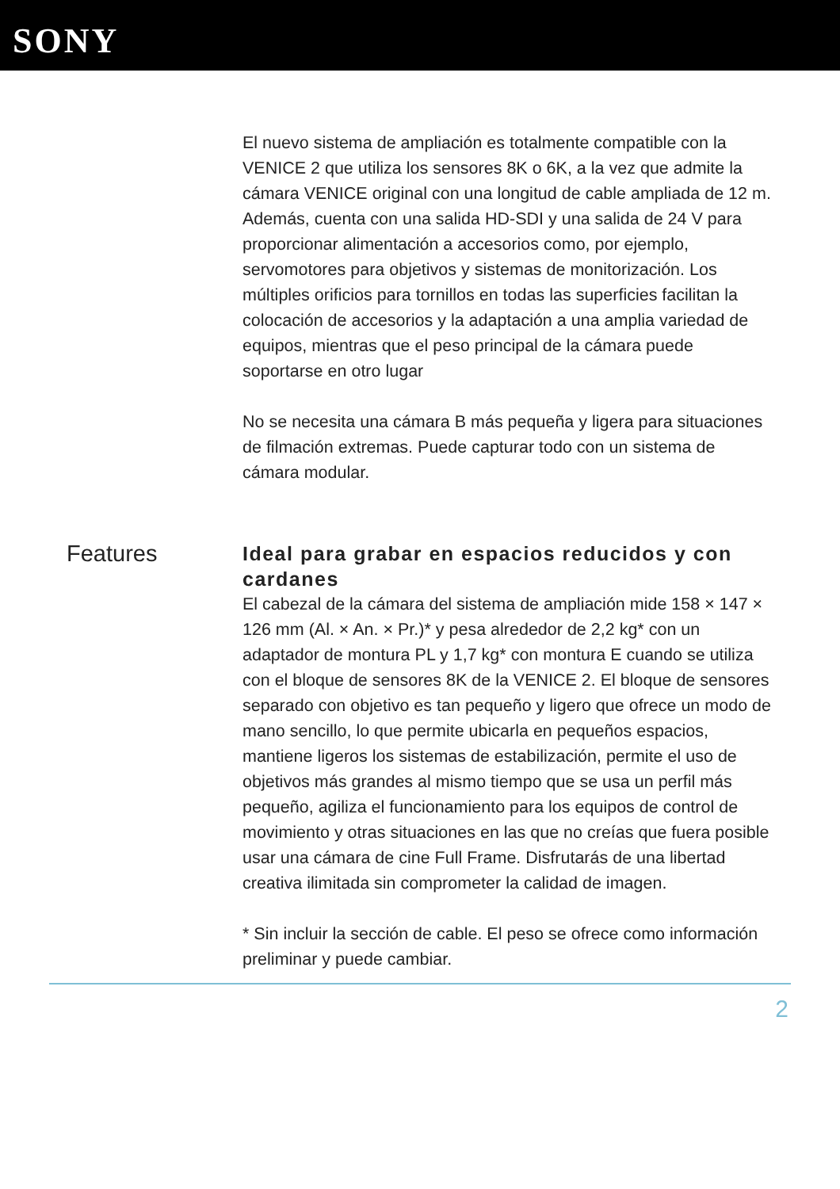SONY
El nuevo sistema de ampliación es totalmente compatible con la VENICE 2 que utiliza los sensores 8K o 6K, a la vez que admite la cámara VENICE original con una longitud de cable ampliada de 12 m. Además, cuenta con una salida HD-SDI y una salida de 24 V para proporcionar alimentación a accesorios como, por ejemplo, servomotores para objetivos y sistemas de monitorización. Los múltiples orificios para tornillos en todas las superficies facilitan la colocación de accesorios y la adaptación a una amplia variedad de equipos, mientras que el peso principal de la cámara puede soportarse en otro lugar
No se necesita una cámara B más pequeña y ligera para situaciones de filmación extremas. Puede capturar todo con un sistema de cámara modular.
Features
Ideal para grabar en espacios reducidos y con cardanes
El cabezal de la cámara del sistema de ampliación mide 158 × 147 × 126 mm (Al. × An. × Pr.)* y pesa alrededor de 2,2 kg* con un adaptador de montura PL y 1,7 kg* con montura E cuando se utiliza con el bloque de sensores 8K de la VENICE 2. El bloque de sensores separado con objetivo es tan pequeño y ligero que ofrece un modo de mano sencillo, lo que permite ubicarla en pequeños espacios, mantiene ligeros los sistemas de estabilización, permite el uso de objetivos más grandes al mismo tiempo que se usa un perfil más pequeño, agiliza el funcionamiento para los equipos de control de movimiento y otras situaciones en las que no creías que fuera posible usar una cámara de cine Full Frame. Disfrutarás de una libertad creativa ilimitada sin comprometer la calidad de imagen.
* Sin incluir la sección de cable. El peso se ofrece como información preliminar y puede cambiar.
2